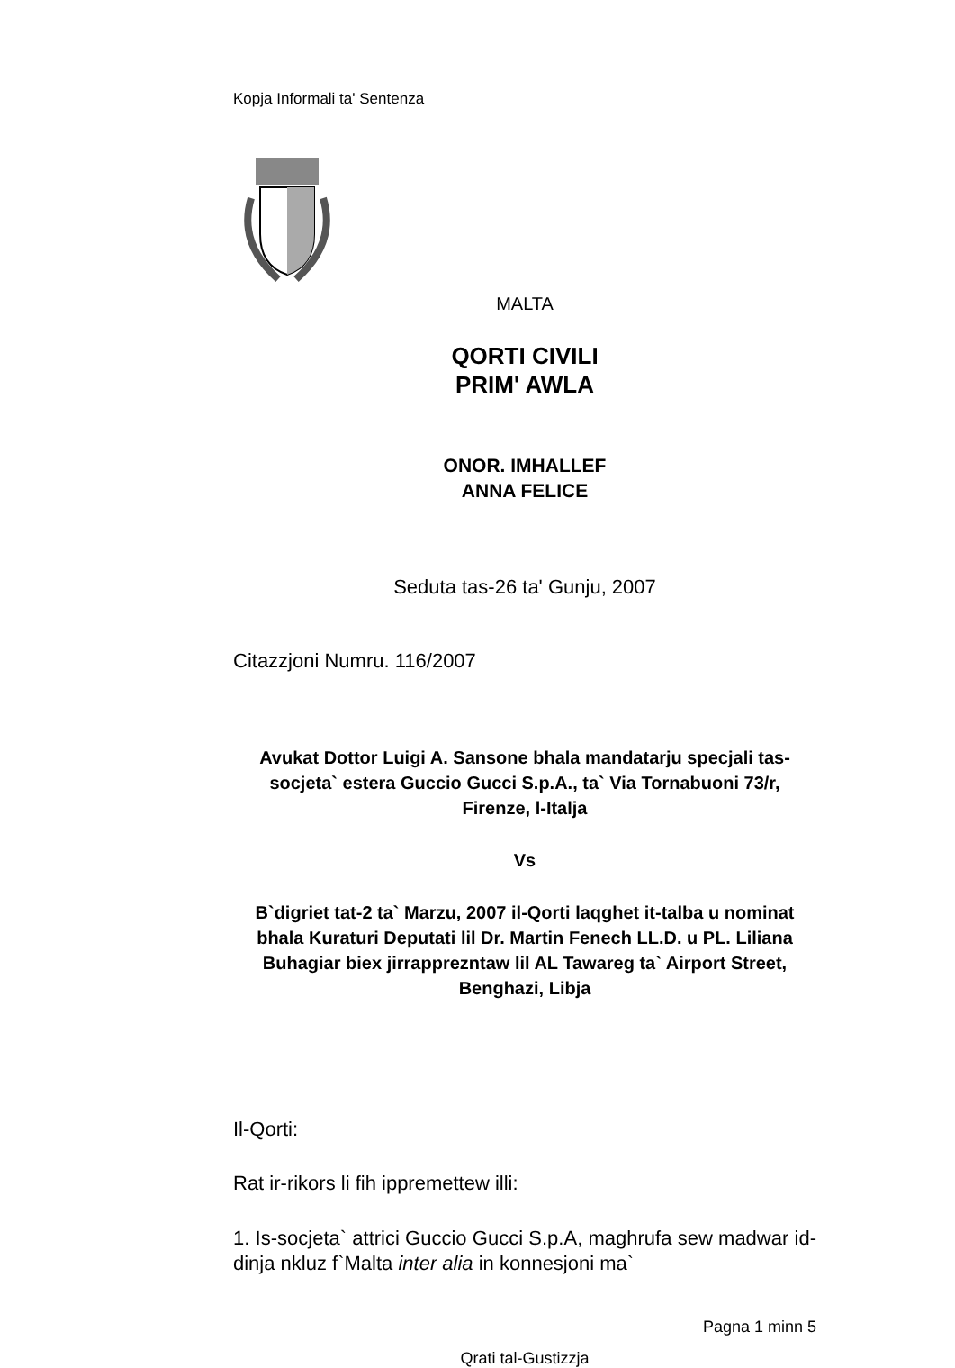Kopja Informali ta' Sentenza
MALTA
QORTI CIVILI
PRIM' AWLA
ONOR. IMHALLEF
ANNA FELICE
Seduta tas-26 ta' Gunju, 2007
Citazzjoni Numru. 116/2007
Avukat Dottor Luigi A. Sansone bhala mandatarju specjali tas-socjeta` estera Guccio Gucci S.p.A., ta` Via Tornabuoni 73/r, Firenze, l-Italja
Vs
B`digriet tat-2 ta` Marzu, 2007 il-Qorti laqghet it-talba u nominat bhala Kuraturi Deputati lil Dr. Martin Fenech LL.D. u PL. Liliana Buhagiar biex jirrapprezntaw lil AL Tawareg ta` Airport Street, Benghazi, Libja
Il-Qorti:
Rat ir-rikors li fih ippremettew illi:
1. Is-socjeta` attrici Guccio Gucci S.p.A, maghrufa sew madwar id-dinja nkluz f`Malta inter alia in konnesjoni ma`
Pagna 1 minn 5
Qrati tal-Gustizzja